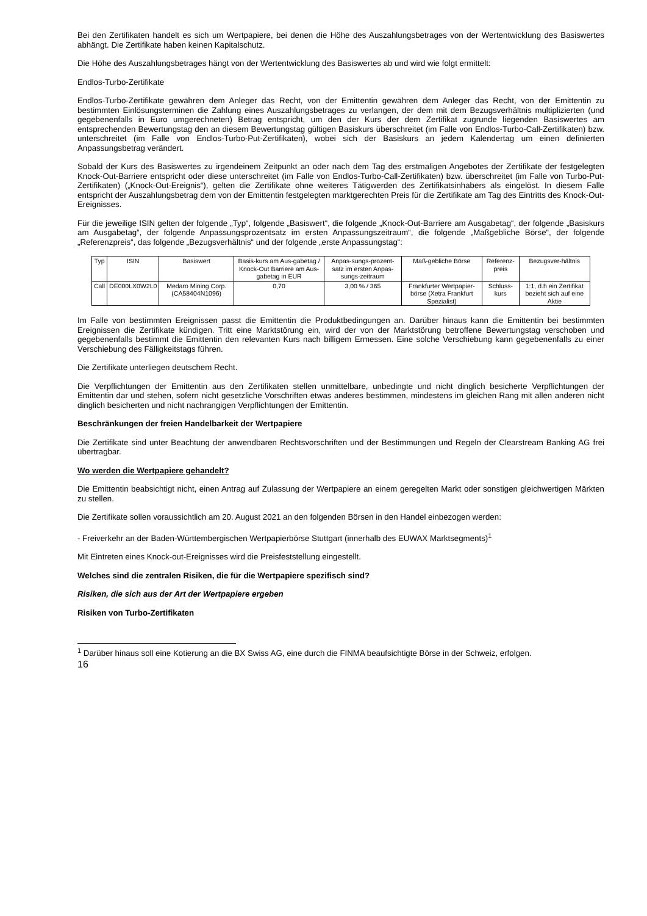Bei den Zertifikaten handelt es sich um Wertpapiere, bei denen die Höhe des Auszahlungsbetrages von der Wertentwicklung des Basiswertes abhängt. Die Zertifikate haben keinen Kapitalschutz.
Die Höhe des Auszahlungsbetrages hängt von der Wertentwicklung des Basiswertes ab und wird wie folgt ermittelt:
Endlos-Turbo-Zertifikate
Endlos-Turbo-Zertifikate gewähren dem Anleger das Recht, von der Emittentin gewähren dem Anleger das Recht, von der Emittentin zu bestimmten Einlösungsterminen die Zahlung eines Auszahlungsbetrages zu verlangen, der dem mit dem Bezugsverhältnis multiplizierten (und gegebenenfalls in Euro umgerechneten) Betrag entspricht, um den der Kurs der dem Zertifikat zugrunde liegenden Basiswertes am entsprechenden Bewertungstag den an diesem Bewertungstag gültigen Basiskurs überschreitet (im Falle von Endlos-Turbo-Call-Zertifikaten) bzw. unterschreitet (im Falle von Endlos-Turbo-Put-Zertifikaten), wobei sich der Basiskurs an jedem Kalendertag um einen definierten Anpassungsbetrag verändert.
Sobald der Kurs des Basiswertes zu irgendeinem Zeitpunkt an oder nach dem Tag des erstmaligen Angebotes der Zertifikate der festgelegten Knock-Out-Barriere entspricht oder diese unterschreitet (im Falle von Endlos-Turbo-Call-Zertifikaten) bzw. überschreitet (im Falle von Turbo-Put-Zertifikaten) („Knock-Out-Ereignis“), gelten die Zertifikate ohne weiteres Tätigwerden des Zertifikatsinhabers als eingelöst. In diesem Falle entspricht der Auszahlungsbetrag dem von der Emittentin festgelegten marktgerechten Preis für die Zertifikate am Tag des Eintritts des Knock-Out-Ereignisses.
Für die jeweilige ISIN gelten der folgende „Typ“, folgende „Basiswert“, die folgende „Knock-Out-Barriere am Ausgabetag“, der folgende „Basiskurs am Ausgabetag“, der folgende Anpassungsprozentsatz im ersten Anpassungszeitraum“, die folgende „Maßgebliche Börse“, der folgende „Referenzpreis“, das folgende „Bezugsverhältnis“ und der folgende „erste Anpassungstag“:
| Typ | ISIN | Basiswert | Basis-kurs am Aus-gabetag / Knock-Out Barriere am Aus-gabetag in EUR | Anpas-sungs-prozent-satz im ersten Anpas-sungs-zeitraum | Maß-gebliche Börse | Referenz-preis | Bezugsver-hältnis |
| Call | DE000LX0W2L0 | Medaro Mining Corp. (CA58404N1096) | 0,70 | 3,00 % / 365 | Frankfurter Wertpapier-börse (Xetra Frankfurt Spezialist) | Schluss-kurs | 1:1, d.h ein Zertifikat bezieht sich auf eine Aktie |
Im Falle von bestimmten Ereignissen passt die Emittentin die Produktbedingungen an. Darüber hinaus kann die Emittentin bei bestimmten Ereignissen die Zertifikate kündigen. Tritt eine Marktstörung ein, wird der von der Marktstörung betroffene Bewertungstag verschoben und gegebenenfalls bestimmt die Emittentin den relevanten Kurs nach billigem Ermessen. Eine solche Verschiebung kann gegebenenfalls zu einer Verschiebung des Fälligkeitstags führen.
Die Zertifikate unterliegen deutschem Recht.
Die Verpflichtungen der Emittentin aus den Zertifikaten stellen unmittelbare, unbedingte und nicht dinglich besicherte Verpflichtungen der Emittentin dar und stehen, sofern nicht gesetzliche Vorschriften etwas anderes bestimmen, mindestens im gleichen Rang mit allen anderen nicht dinglich besicherten und nicht nachrangigen Verpflichtungen der Emittentin.
Beschränkungen der freien Handelbarkeit der Wertpapiere
Die Zertifikate sind unter Beachtung der anwendbaren Rechtsvorschriften und der Bestimmungen und Regeln der Clearstream Banking AG frei übertragbar.
Wo werden die Wertpapiere gehandelt?
Die Emittentin beabsichtigt nicht, einen Antrag auf Zulassung der Wertpapiere an einem geregelten Markt oder sonstigen gleichwertigen Märkten zu stellen.
Die Zertifikate sollen voraussichtlich am 20. August 2021 an den folgenden Börsen in den Handel einbezogen werden:
- Freiverkehr an der Baden-Württembergischen Wertpapierbörse Stuttgart (innerhalb des EUWAX Marktsegments)<sup>1</sup>
Mit Eintreten eines Knock-out-Ereignisses wird die Preisfeststellung eingestellt.
Welches sind die zentralen Risiken, die für die Wertpapiere spezifisch sind?
Risiken, die sich aus der Art der Wertpapiere ergeben
Risiken von Turbo-Zertifikaten
<sup>1</sup> Darüber hinaus soll eine Kotierung an die BX Swiss AG, eine durch die FINMA beaufsichtigte Börse in der Schweiz, erfolgen.
16